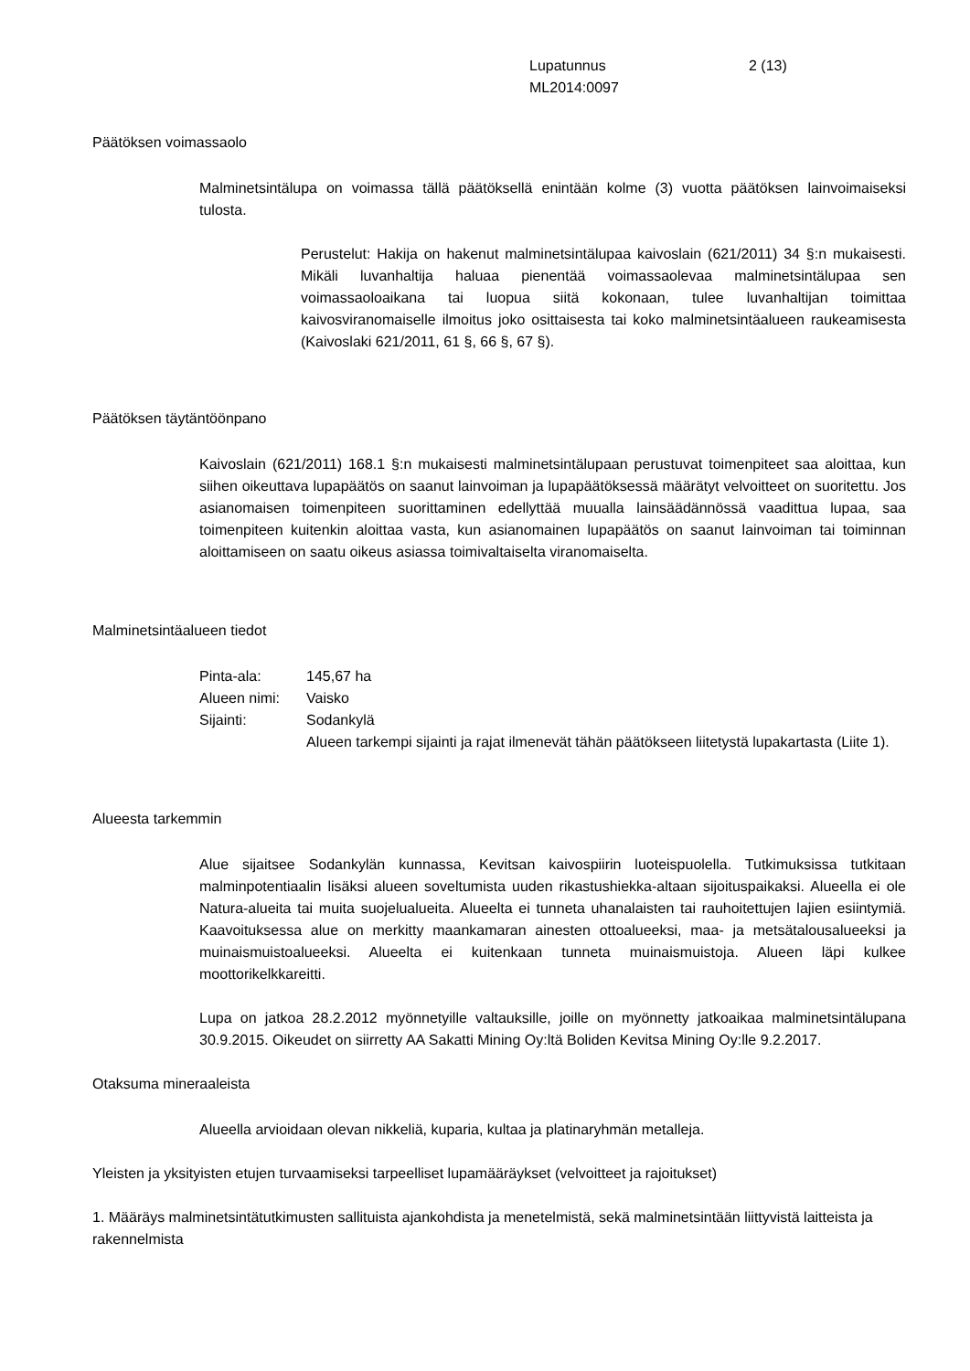Lupatunnus
ML2014:0097
2 (13)
Päätöksen voimassaolo
Malminetsintälupa on voimassa tällä päätöksellä enintään kolme (3) vuotta päätöksen lainvoimaiseksi tulosta.
Perustelut: Hakija on hakenut malminetsintälupaa kaivoslain (621/2011) 34 §:n mukaisesti. Mikäli luvanhaltija haluaa pienentää voimassaolevaa malminetsintälupaa sen voimassaoloaikana tai luopua siitä kokonaan, tulee luvanhaltijan toimittaa kaivosviranomaiselle ilmoitus joko osittaisesta tai koko malminetsintäalueen raukeamisesta (Kaivoslaki 621/2011, 61 §, 66 §, 67 §).
Päätöksen täytäntöönpano
Kaivoslain (621/2011) 168.1 §:n mukaisesti malminetsintälupaan perustuvat toimenpiteet saa aloittaa, kun siihen oikeuttava lupapäätös on saanut lainvoiman ja lupapäätöksessä määrätyt velvoitteet on suoritettu. Jos asianomaisen toimenpiteen suorittaminen edellyttää muualla lainsäädännössä vaadittua lupaa, saa toimenpiteen kuitenkin aloittaa vasta, kun asianomainen lupapäätös on saanut lainvoiman tai toiminnan aloittamiseen on saatu oikeus asiassa toimivaltaiselta viranomaiselta.
Malminetsintäalueen tiedot
| Pinta-ala: | 145,67 ha |
| Alueen nimi: | Vaisko |
| Sijainti: | Sodankylä Alueen tarkempi sijainti ja rajat ilmenevät tähän päätökseen liitetystä lupakartasta (Liite 1). |
Alueesta tarkemmin
Alue sijaitsee Sodankylän kunnassa, Kevitsan kaivospiirin luoteispuolella. Tutkimuksissa tutkitaan malminpotentiaalin lisäksi alueen soveltumista uuden rikastushiekka-altaan sijoituspaikaksi. Alueella ei ole Natura-alueita tai muita suojelualueita. Alueelta ei tunneta uhanalaisten tai rauhoitettujen lajien esiintymiä. Kaavoituksessa alue on merkitty maankamaran ainesten ottoalueeksi, maa- ja metsätalousalueeksi ja muinaismuistoalueeksi. Alueelta ei kuitenkaan tunneta muinaismuistoja. Alueen läpi kulkee moottorikelkkareitti.
Lupa on jatkoa 28.2.2012 myönnetyille valtauksille, joille on myönnetty jatkoaikaa malminetsintälupana 30.9.2015. Oikeudet on siirretty AA Sakatti Mining Oy:ltä Boliden Kevitsa Mining Oy:lle 9.2.2017.
Otaksuma mineraaleista
Alueella arvioidaan olevan nikkeliä, kuparia, kultaa ja platinaryhmän metalleja.
Yleisten ja yksityisten etujen turvaamiseksi tarpeelliset lupamääräykset (velvoitteet ja rajoitukset)
1. Määräys malminetsintätutkimusten sallituista ajankohdista ja menetelmistä, sekä malminetsintään liittyvistä laitteista ja rakennelmista